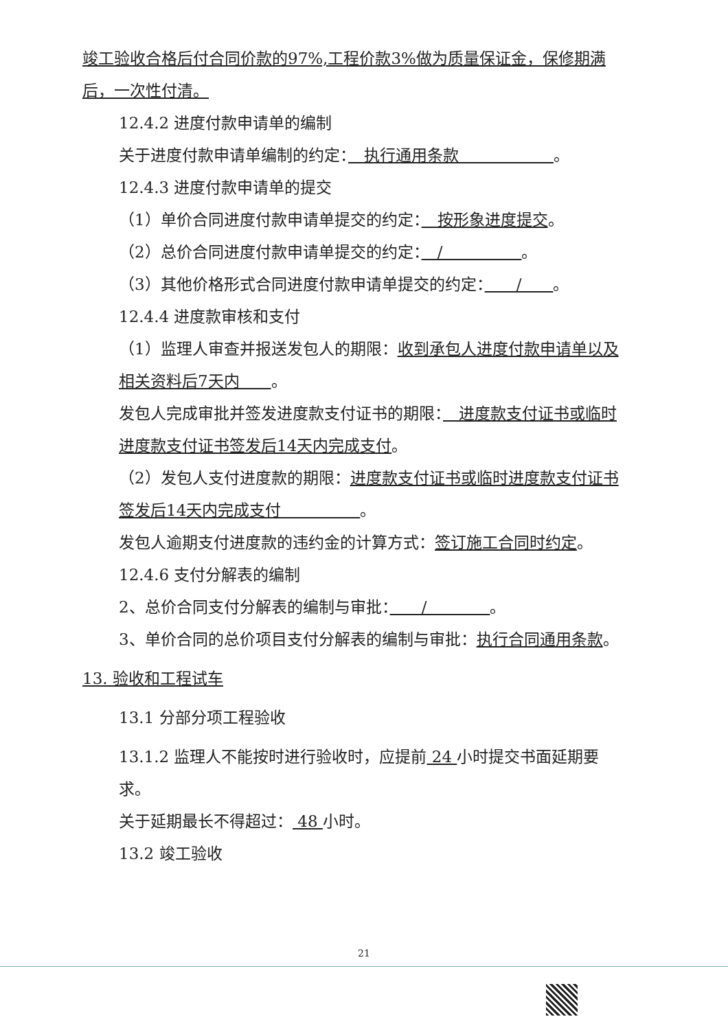竣工验收合格后付合同价款的97%,工程价款3%做为质量保证金，保修期满后，一次性付清。
12.4.2 进度付款申请单的编制
关于进度付款申请单编制的约定：　执行通用条款　　　　　　。
12.4.3 进度付款申请单的提交
（1）单价合同进度付款申请单提交的约定：　按形象进度提交。
（2）总价合同进度付款申请单提交的约定：　/　　　　　。
（3）其他价格形式合同进度付款申请单提交的约定：　　/　　。
12.4.4 进度款审核和支付
（1）监理人审查并报送发包人的期限：收到承包人进度付款申请单以及相关资料后7天内　　。
发包人完成审批并签发进度款支付证书的期限：　进度款支付证书或临时进度款支付证书签发后14天内完成支付。
（2）发包人支付进度款的期限：进度款支付证书或临时进度款支付证书签发后14天内完成支付　　　　　。
发包人逾期支付进度款的违约金的计算方式：签订施工合同时约定。
12.4.6 支付分解表的编制
2、总价合同支付分解表的编制与审批：　　/　　　　。
3、单价合同的总价项目支付分解表的编制与审批：执行合同通用条款。
13. 验收和工程试车
13.1 分部分项工程验收
13.1.2 监理人不能按时进行验收时，应提前 24 小时提交书面延期要求。
关于延期最长不得超过： 48 小时。
13.2 竣工验收
21